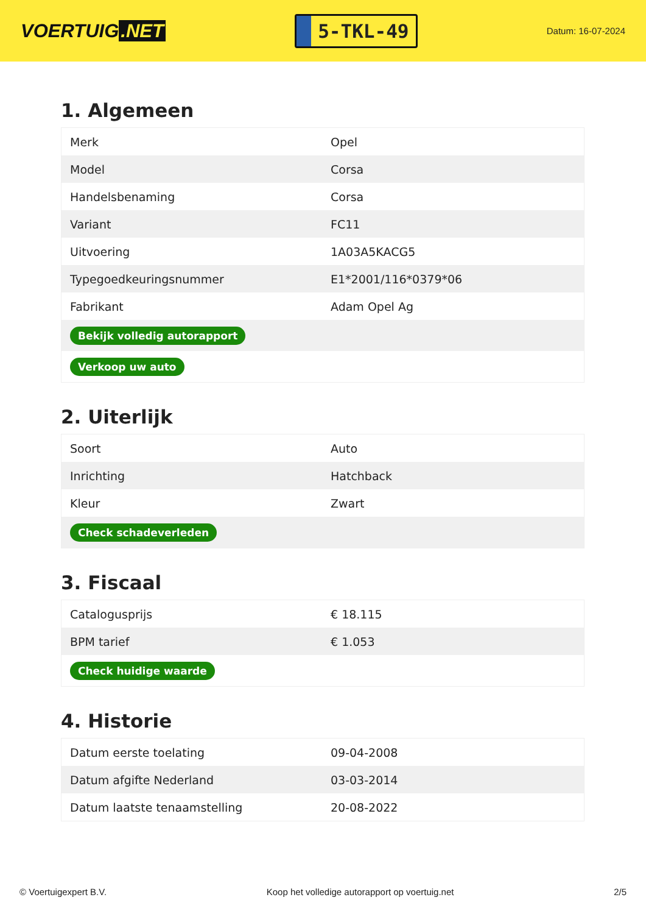VOERTUIG.NET
5-TKL-49
Datum: 16-07-2024
1. Algemeen
| Merk | Opel |
| Model | Corsa |
| Handelsbenaming | Corsa |
| Variant | FC11 |
| Uitvoering | 1A03A5KACG5 |
| Typegoedkeuringsnummer | E1*2001/116*0379*06 |
| Fabrikant | Adam Opel Ag |
| Bekijk volledig autorapport | |
| Verkoop uw auto | |
2. Uiterlijk
| Soort | Auto |
| Inrichting | Hatchback |
| Kleur | Zwart |
| Check schadeverleden | |
3. Fiscaal
| Catalogusprijs | € 18.115 |
| BPM tarief | € 1.053 |
| Check huidige waarde | |
4. Historie
| Datum eerste toelating | 09-04-2008 |
| Datum afgifte Nederland | 03-03-2014 |
| Datum laatste tenaamstelling | 20-08-2022 |
© Voertuigexpert B.V. Koop het volledige autorapport op voertuig.net 2/5